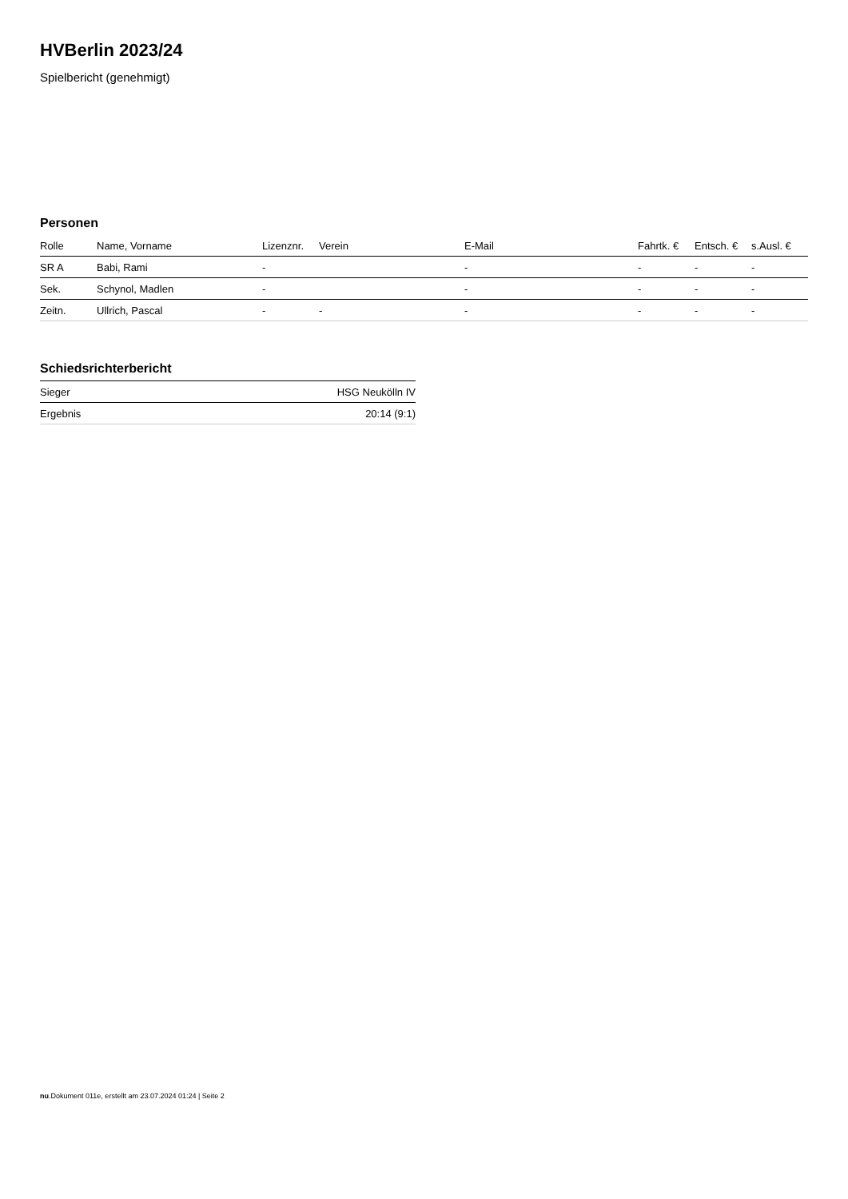HVBerlin 2023/24
Spielbericht (genehmigt)
Personen
| Rolle | Name, Vorname | Lizenznr. | Verein | E-Mail | Fahrtk. € | Entsch. € | s.Ausl. € |
| --- | --- | --- | --- | --- | --- | --- | --- |
| SR A | Babi, Rami | - | | - | - | - | - |
| Sek. | Schynol, Madlen | - | | - | - | - | - |
| Zeitn. | Ullrich, Pascal | - | - | - | - | - | - |
Schiedsrichterbericht
| Sieger | HSG Neukölln IV |
| Ergebnis | 20:14 (9:1) |
nu.Dokument 011e, erstellt am 23.07.2024 01:24 | Seite 2